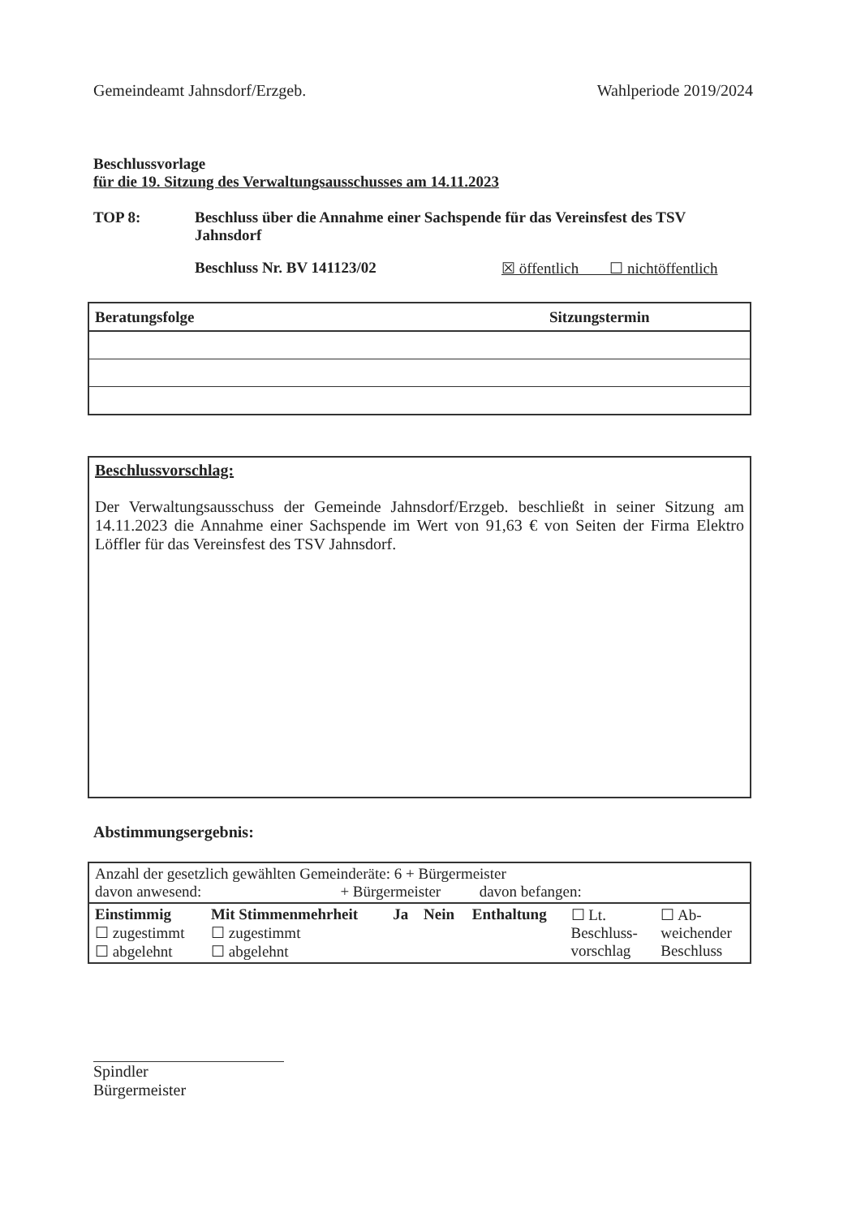Gemeindeamt Jahnsdorf/Erzgeb. Wahlperiode 2019/2024
Beschlussvorlage
für die 19. Sitzung des Verwaltungsausschusses am 14.11.2023
TOP 8: Beschluss über die Annahme einer Sachspende für das Vereinsfest des TSV Jahnsdorf
Beschluss Nr. BV 141123/02 ☒ öffentlich ☐ nichtöffentlich
| Beratungsfolge | Sitzungstermin |
| --- | --- |
Beschlussvorschlag:
Der Verwaltungsausschuss der Gemeinde Jahnsdorf/Erzgeb. beschließt in seiner Sitzung am 14.11.2023 die Annahme einer Sachspende im Wert von 91,63 € von Seiten der Firma Elektro Löffler für das Vereinsfest des TSV Jahnsdorf.
Abstimmungsergebnis:
| Anzahl der gesetzlich gewählten Gemeinderäte: 6 + Bürgermeister davon anwesend: + Bürgermeister davon befangen: |
| / Einstimmig ☐ zugestimmt ☐ abgelehnt / Mit Stimmenmehrheit ☐ zugestimmt ☐ abgelehnt / Ja / Nein / Enthaltung / ☐ Lt. Beschluss- vorschlag / ☐ Ab- weichender Beschluss / |
Spindler
Bürgermeister